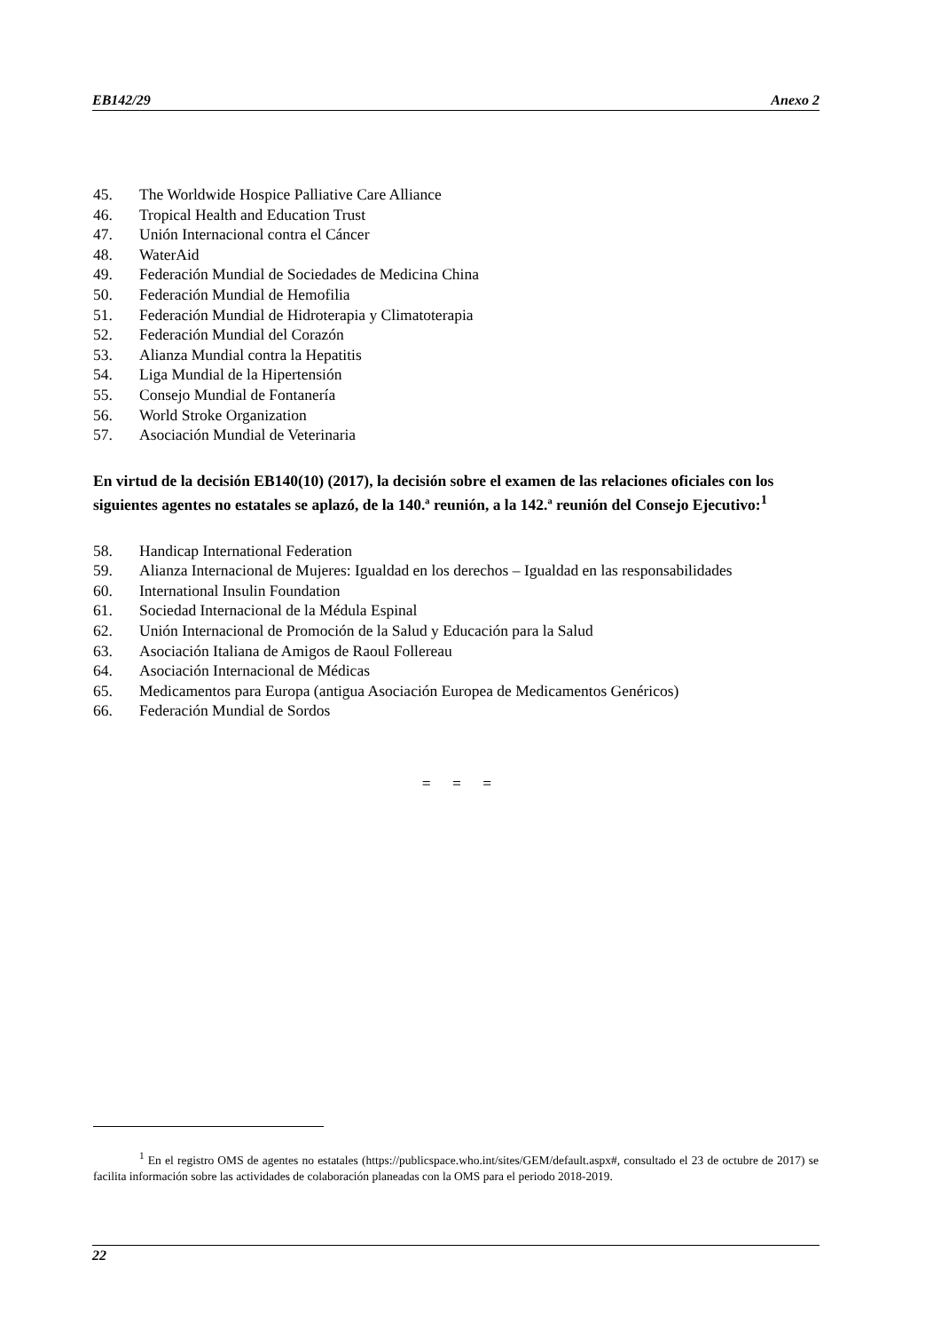EB142/29 Anexo 2
45. The Worldwide Hospice Palliative Care Alliance
46. Tropical Health and Education Trust
47. Unión Internacional contra el Cáncer
48. WaterAid
49. Federación Mundial de Sociedades de Medicina China
50. Federación Mundial de Hemofilia
51. Federación Mundial de Hidroterapia y Climatoterapia
52. Federación Mundial del Corazón
53. Alianza Mundial contra la Hepatitis
54. Liga Mundial de la Hipertensión
55. Consejo Mundial de Fontanería
56. World Stroke Organization
57. Asociación Mundial de Veterinaria
En virtud de la decisión EB140(10) (2017), la decisión sobre el examen de las relaciones oficiales con los siguientes agentes no estatales se aplazó, de la 140.ª reunión, a la 142.ª reunión del Consejo Ejecutivo:<sup>1</sup>
58. Handicap International Federation
59. Alianza Internacional de Mujeres: Igualdad en los derechos – Igualdad en las responsabilidades
60. International Insulin Foundation
61. Sociedad Internacional de la Médula Espinal
62. Unión Internacional de Promoción de la Salud y Educación para la Salud
63. Asociación Italiana de Amigos de Raoul Follereau
64. Asociación Internacional de Médicas
65. Medicamentos para Europa (antigua Asociación Europea de Medicamentos Genéricos)
66. Federación Mundial de Sordos
= = =
<sup>1</sup> En el registro OMS de agentes no estatales (https://publicspace.who.int/sites/GEM/default.aspx#, consultado el 23 de octubre de 2017) se facilita información sobre las actividades de colaboración planeadas con la OMS para el periodo 2018-2019.
22